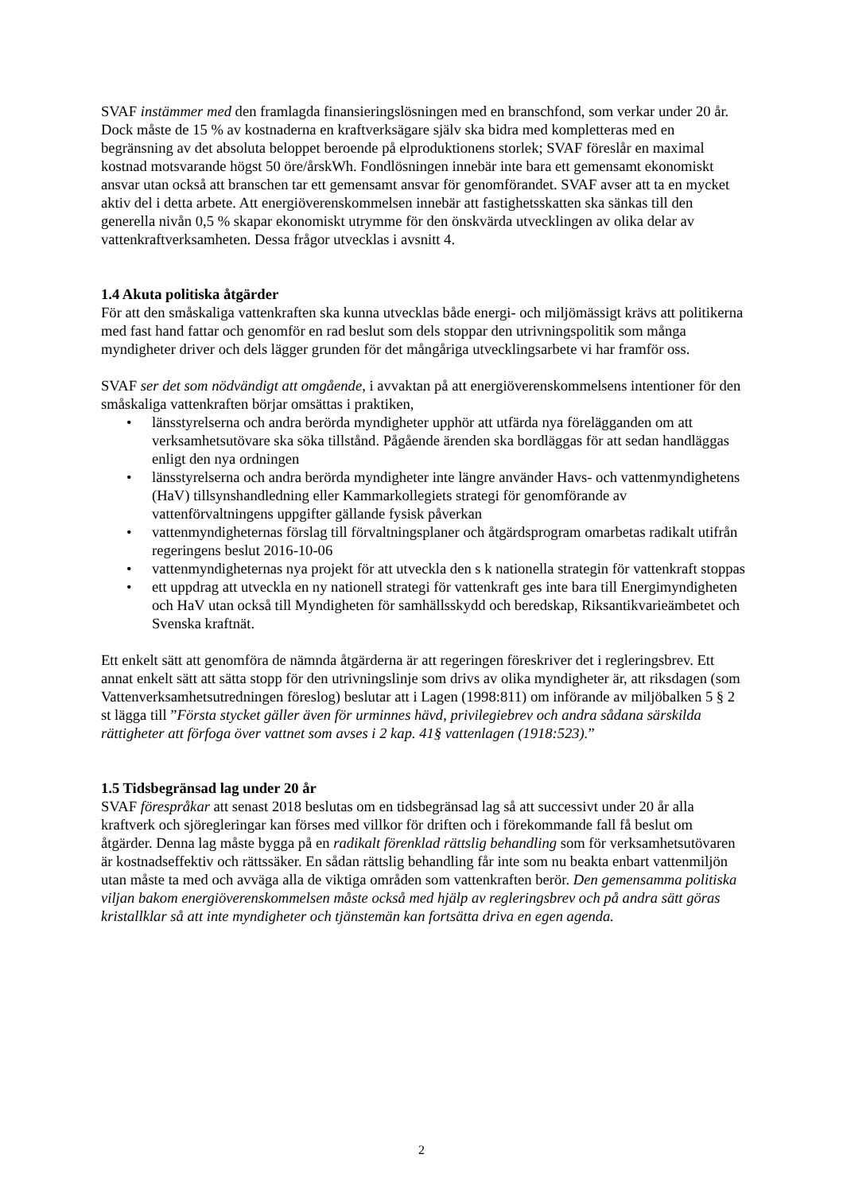SVAF instämmer med den framlagda finansieringslösningen med en branschfond, som verkar under 20 år. Dock måste de 15 % av kostnaderna en kraftverksägare själv ska bidra med kompletteras med en begränsning av det absoluta beloppet beroende på elproduktionens storlek; SVAF föreslår en maximal kostnad motsvarande högst 50 öre/årskWh. Fondlösningen innebär inte bara ett gemensamt ekonomiskt ansvar utan också att branschen tar ett gemensamt ansvar för genomförandet. SVAF avser att ta en mycket aktiv del i detta arbete. Att energiöverenskommelsen innebär att fastighetsskatten ska sänkas till den generella nivån 0,5 % skapar ekonomiskt utrymme för den önskvärda utvecklingen av olika delar av vattenkraftverksamheten. Dessa frågor utvecklas i avsnitt 4.
1.4 Akuta politiska åtgärder
För att den småskaliga vattenkraften ska kunna utvecklas både energi- och miljömässigt krävs att politikerna med fast hand fattar och genomför en rad beslut som dels stoppar den utrivningspolitik som många myndigheter driver och dels lägger grunden för det mångåriga utvecklingsarbete vi har framför oss.
SVAF ser det som nödvändigt att omgående, i avvaktan på att energiöverenskommelsens intentioner för den småskaliga vattenkraften börjar omsättas i praktiken,
• länsstyrelserna och andra berörda myndigheter upphör att utfärda nya förelägganden om att verksamhetsutövare ska söka tillstånd. Pågående ärenden ska bordläggas för att sedan handläggas enligt den nya ordningen
• länsstyrelserna och andra berörda myndigheter inte längre använder Havs- och vattenmyndighetens (HaV) tillsynshandledning eller Kammarkollegiets strategi för genomförande av vattenförvaltningens uppgifter gällande fysisk påverkan
• vattenmyndigheternas förslag till förvaltningsplaner och åtgärdsprogram omarbetas radikalt utifrån regeringens beslut 2016-10-06
• vattenmyndigheternas nya projekt för att utveckla den s k nationella strategin för vattenkraft stoppas
• ett uppdrag att utveckla en ny nationell strategi för vattenkraft ges inte bara till Energimyndigheten och HaV utan också till Myndigheten för samhällsskydd och beredskap, Riksantikvarieämbetet och Svenska kraftnät.
Ett enkelt sätt att genomföra de nämnda åtgärderna är att regeringen föreskriver det i regleringsbrev. Ett annat enkelt sätt att sätta stopp för den utrivningslinje som drivs av olika myndigheter är, att riksdagen (som Vattenverksamhetsutredningen föreslog) beslutar att i Lagen (1998:811) om införande av miljöbalken 5 § 2 st lägga till ”Första stycket gäller även för urminnes hävd, privilegiebrev och andra sådana särskilda rättigheter att förfoga över vattnet som avses i 2 kap. 41§ vattenlagen (1918:523).”
1.5 Tidsbegränsad lag under 20 år
SVAF förespråkar att senast 2018 beslutas om en tidsbegränsad lag så att successivt under 20 år alla kraftverk och sjöregleringar kan förses med villkor för driften och i förekommande fall få beslut om åtgärder. Denna lag måste bygga på en radikalt förenklad rättslig behandling som för verksamhetsutövaren är kostnadseffektiv och rättssäker. En sådan rättslig behandling får inte som nu beakta enbart vattenmiljön utan måste ta med och avväga alla de viktiga områden som vattenkraften berör. Den gemensamma politiska viljan bakom energiöverenskommelsen måste också med hjälp av regleringsbrev och på andra sätt göras kristallklar så att inte myndigheter och tjänstemän kan fortsätta driva en egen agenda.
2